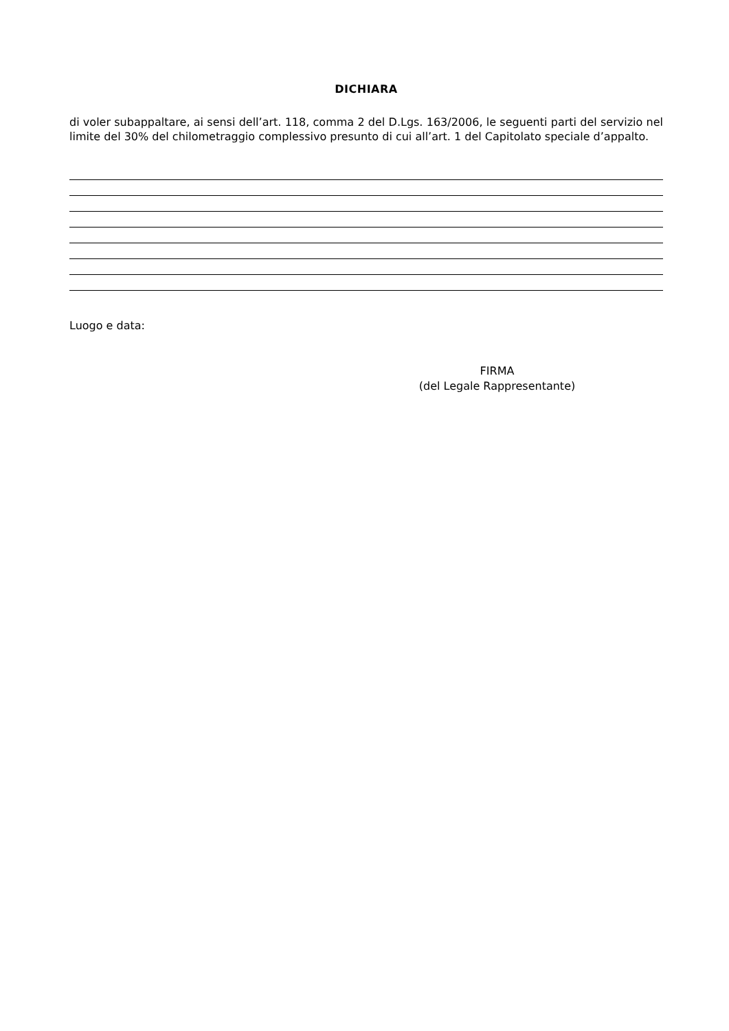DICHIARA
di voler subappaltare, ai sensi dell’art. 118, comma 2 del D.Lgs. 163/2006, le seguenti parti del servizio nel limite del 30% del chilometraggio complessivo presunto di cui all’art. 1 del Capitolato speciale d’appalto.
Luogo e data:
FIRMA
(del Legale Rappresentante)